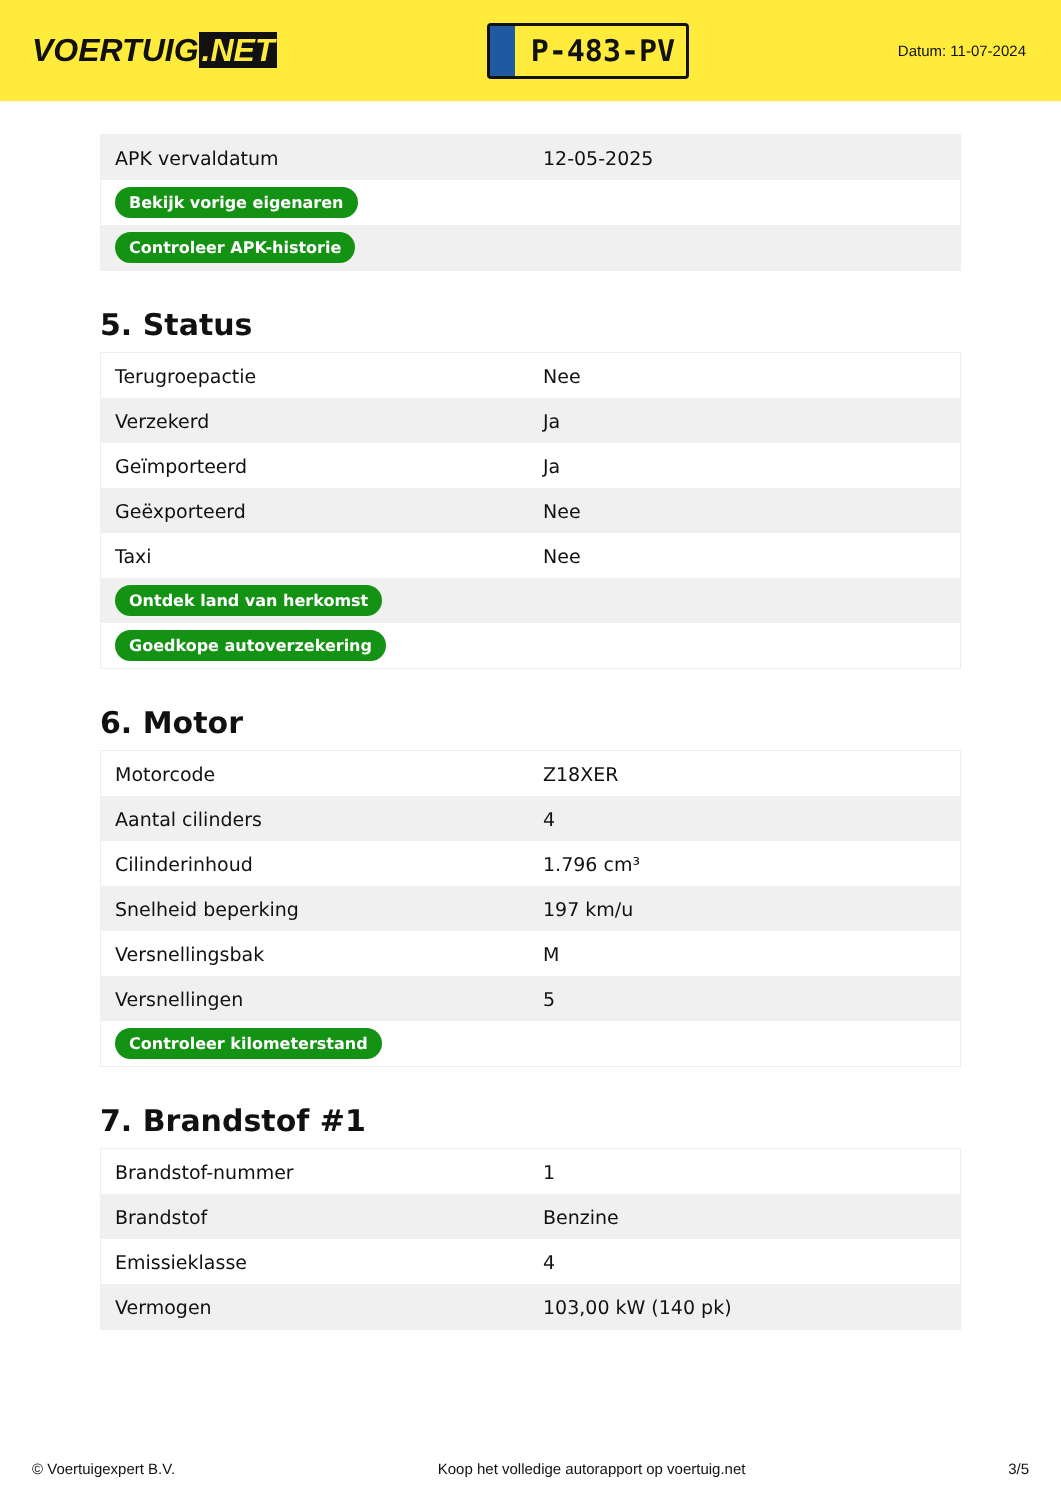VOERTUIG.NET
P-483-PV
Datum: 11-07-2024
| APK vervaldatum | 12-05-2025 |
| Bekijk vorige eigenaren | |
| Controleer APK-historie | |
5. Status
| Terugroepactie | Nee |
| Verzekerd | Ja |
| Geïmporteerd | Ja |
| Geëxporteerd | Nee |
| Taxi | Nee |
| Ontdek land van herkomst | |
| Goedkope autoverzekering | |
6. Motor
| Motorcode | Z18XER |
| Aantal cilinders | 4 |
| Cilinderinhoud | 1.796 cm³ |
| Snelheid beperking | 197 km/u |
| Versnellingsbak | M |
| Versnellingen | 5 |
| Controleer kilometerstand | |
7. Brandstof #1
| Brandstof-nummer | 1 |
| Brandstof | Benzine |
| Emissieklasse | 4 |
| Vermogen | 103,00 kW (140 pk) |
© Voertuigexpert B.V. Koop het volledige autorapport op voertuig.net 3/5